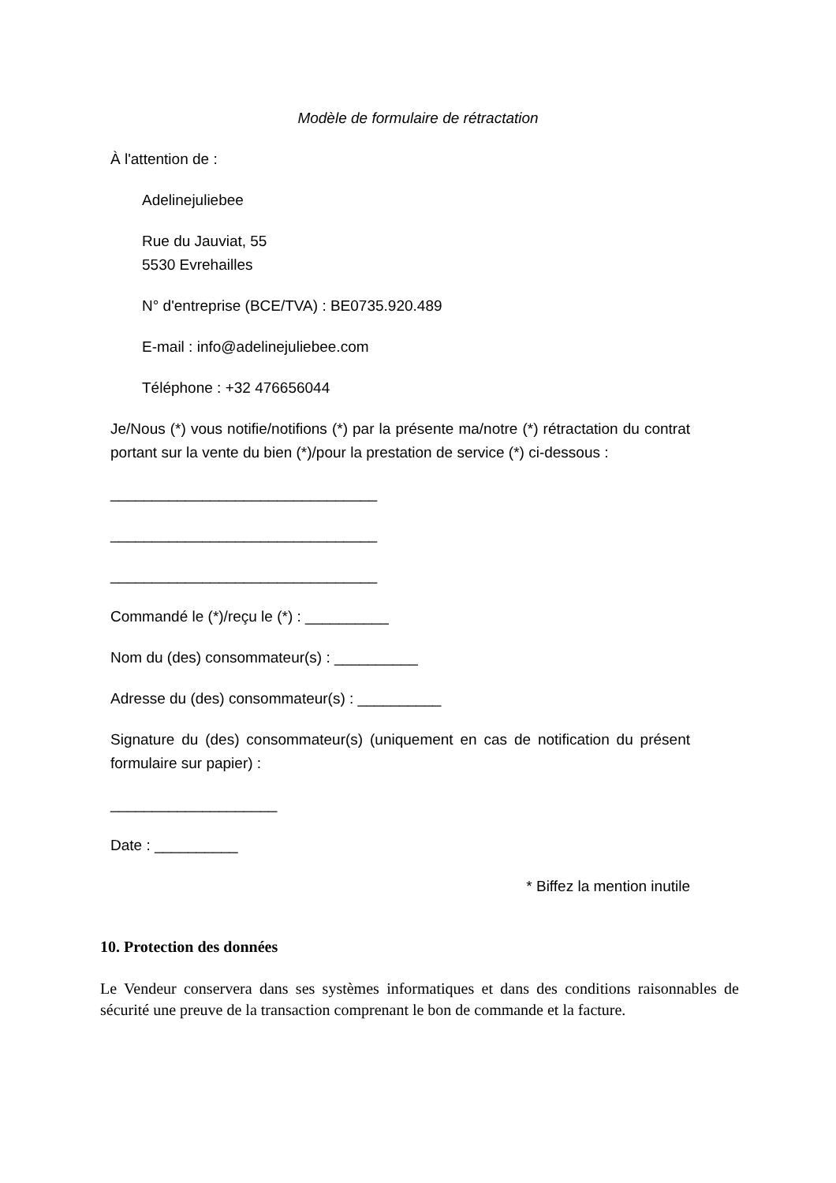Modèle de formulaire de rétractation
À l'attention de :
Adelinejuliebee
Rue du Jauviat, 55
5530 Evrehailles
N° d'entreprise (BCE/TVA) : BE0735.920.489
E-mail : info@adelinejuliebee.com
Téléphone : +32 476656044
Je/Nous (*) vous notifie/notifions (*) par la présente ma/notre (*) rétractation du contrat portant sur la vente du bien (*)/pour la prestation de service (*) ci-dessous :
________________________________
________________________________
________________________________
Commandé le (*)/reçu le (*) : __________
Nom du (des) consommateur(s) : __________
Adresse du (des) consommateur(s) : __________
Signature du (des) consommateur(s) (uniquement en cas de notification du présent formulaire sur papier) :
____________________
Date : __________
* Biffez la mention inutile
10. Protection des données
Le Vendeur conservera dans ses systèmes informatiques et dans des conditions raisonnables de sécurité une preuve de la transaction comprenant le bon de commande et la facture.